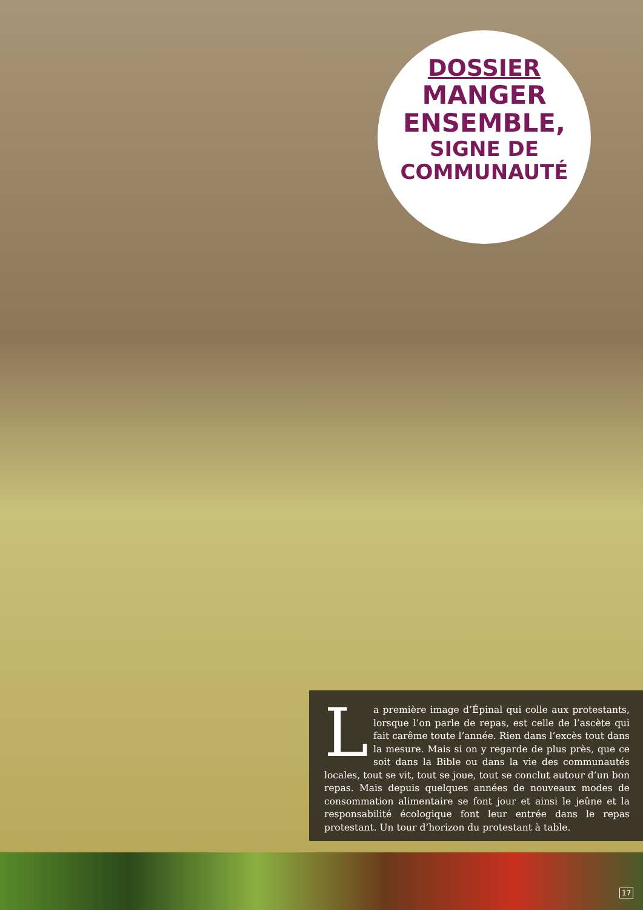DOSSIER
MANGER
ENSEMBLE,
SIGNE DE
COMMUNAUTÉ
La première image d’Épinal qui colle aux protestants, lorsque l’on parle de repas, est celle de l’ascète qui fait carême toute l’année. Rien dans l’excès tout dans la mesure. Mais si on y regarde de plus près, que ce soit dans la Bible ou dans la vie des communautés locales, tout se vit, tout se joue, tout se conclut autour d’un bon repas. Mais depuis quelques années de nouveaux modes de consommation alimentaire se font jour et ainsi le jeûne et la responsabilité écologique font leur entrée dans le repas protestant. Un tour d’horizon du protestant à table.
17